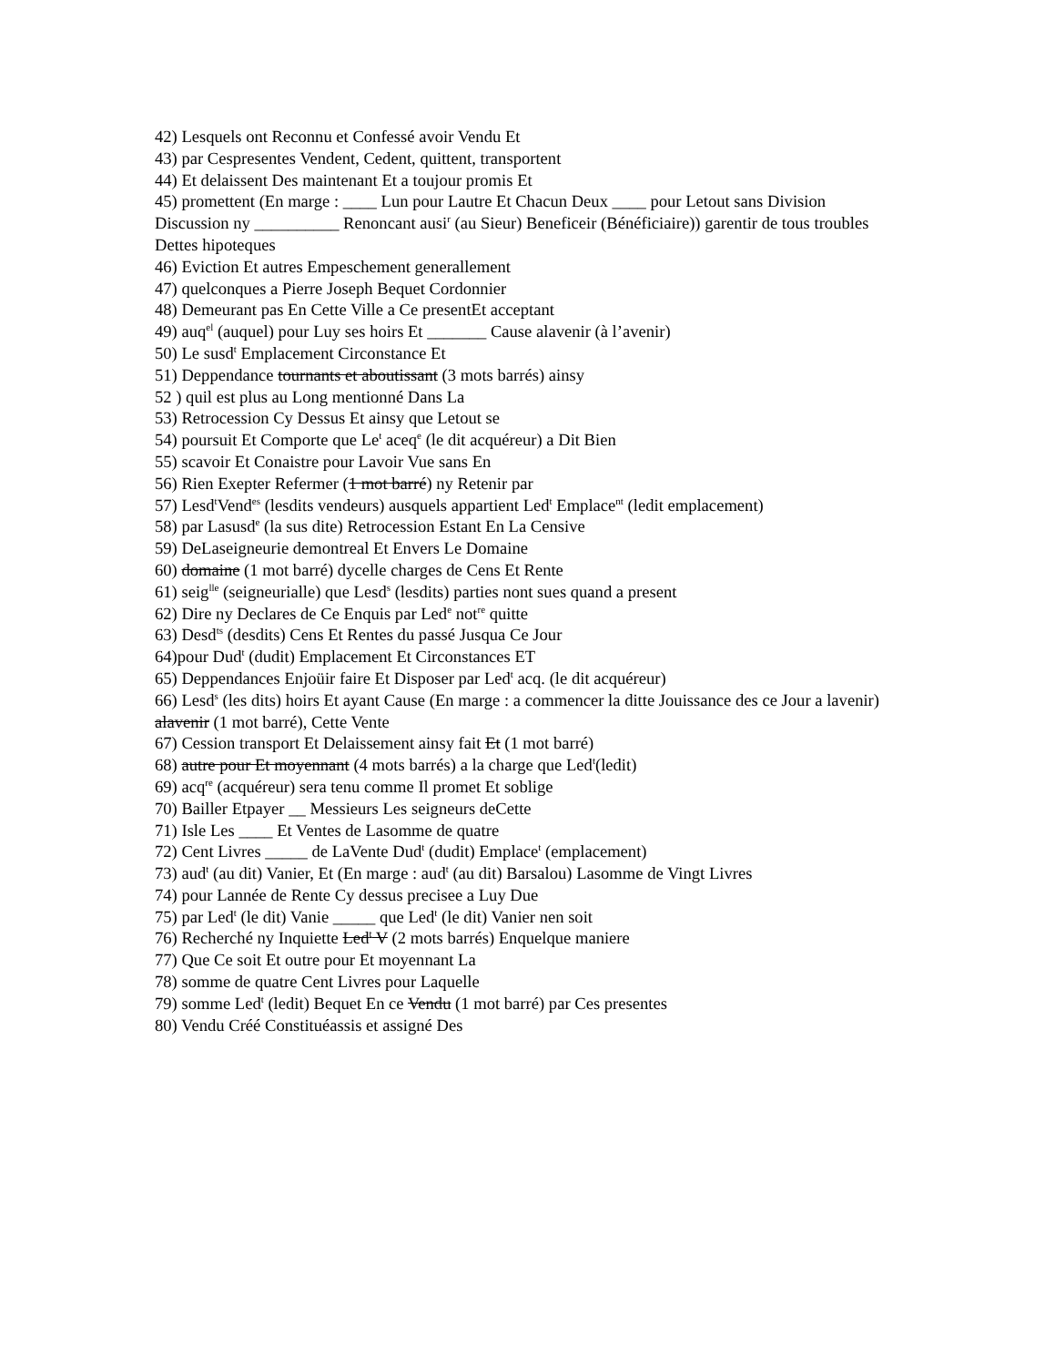42) Lesquels ont Reconnu et Confessé avoir Vendu Et
43) par Cespresentes Vendent, Cedent, quittent, transportent
44) Et delaissent Des maintenant Et a toujour promis Et
45) promettent (En marge : ____ Lun pour Lautre Et Chacun Deux ____ pour Letout sans Division Discussion ny __________ Renoncant ausi<sup>r</sup> (au Sieur) Beneficeir (Bénéficiaire)) garentir de tous troubles Dettes hipoteques
46) Eviction Et autres Empeschement generallement
47) quelconques a Pierre Joseph Bequet Cordonnier
48) Demeurant pas En Cette Ville a Ce presentEt acceptant
49) auq<sup>el</sup> (auquel) pour Luy ses hoirs Et _______ Cause alavenir (à l’avenir)
50) Le susd<sup>t</sup> Emplacement Circonstance Et
51) Deppendance tournants et aboutissant (3 mots barrés) ainsy
52 ) quil est plus au Long mentionné Dans La
53) Retrocession Cy Dessus Et ainsy que Letout se
54) poursuit Et Comporte que Le<sup>t</sup> aceq<sup>e</sup> (le dit acquéreur) a Dit Bien
55) scavoir Et Conaistre pour Lavoir Vue sans En
56) Rien Exepter Refermer (1 mot barré) ny Retenir par
57) Lesd<sup>t</sup>Vend<sup>es</sup> (lesdits vendeurs) ausquels appartient Led<sup>t</sup> Emplace<sup>nt</sup> (ledit emplacement)
58) par Lasusd<sup>e</sup> (la sus dite) Retrocession Estant En La Censive
59) DeLaseigneurie demontreal Et Envers Le Domaine
60) domaine (1 mot barré) dycelle charges de Cens Et Rente
61) seig<sup>lle</sup> (seigneurialle) que Lesd<sup>s</sup> (lesdits) parties nont sues quand a present
62) Dire ny Declares de Ce Enquis par Led<sup>e</sup> not<sup>re</sup> quitte
63) Desd<sup>ts</sup> (desdits) Cens Et Rentes du passé Jusqua Ce Jour
64)pour Dud<sup>t</sup> (dudit) Emplacement Et Circonstances ET
65) Deppendances Enjoüir faire Et Disposer par Led<sup>t</sup> acq. (le dit acquéreur)
66) Lesd<sup>s</sup> (les dits) hoirs Et ayant Cause (En marge : a commencer la ditte Jouissance des ce Jour a lavenir) alavenir (1 mot barré), Cette Vente
67) Cession transport Et Delaissement ainsy fait Et (1 mot barré)
68) autre pour Et moyennant (4 mots barrés) a la charge que Led<sup>t</sup>(ledit)
69) acq<sup>re</sup> (acquéreur) sera tenu comme Il promet Et soblige
70) Bailler Etpayer __ Messieurs Les seigneurs deCette
71) Isle Les ____ Et Ventes de Lasomme de quatre
72) Cent Livres _____ de LaVente Dud<sup>t</sup> (dudit) Emplace<sup>t</sup> (emplacement)
73) aud<sup>t</sup> (au dit) Vanier, Et (En marge : aud<sup>t</sup> (au dit) Barsalou) Lasomme de Vingt Livres
74) pour Lannée de Rente Cy dessus precisee a Luy Due
75) par Led<sup>t</sup> (le dit) Vanie _____ que Led<sup>t</sup> (le dit) Vanier nen soit
76) Recherché ny Inquiette Led<sup>t</sup> V (2 mots barrés) Enquelque maniere
77) Que Ce soit Et outre pour Et moyennant La
78) somme de quatre Cent Livres pour Laquelle
79) somme Led<sup>t</sup> (ledit) Bequet En ce Vendu (1 mot barré) par Ces presentes
80) Vendu Créé Constituéassis et assigné Des